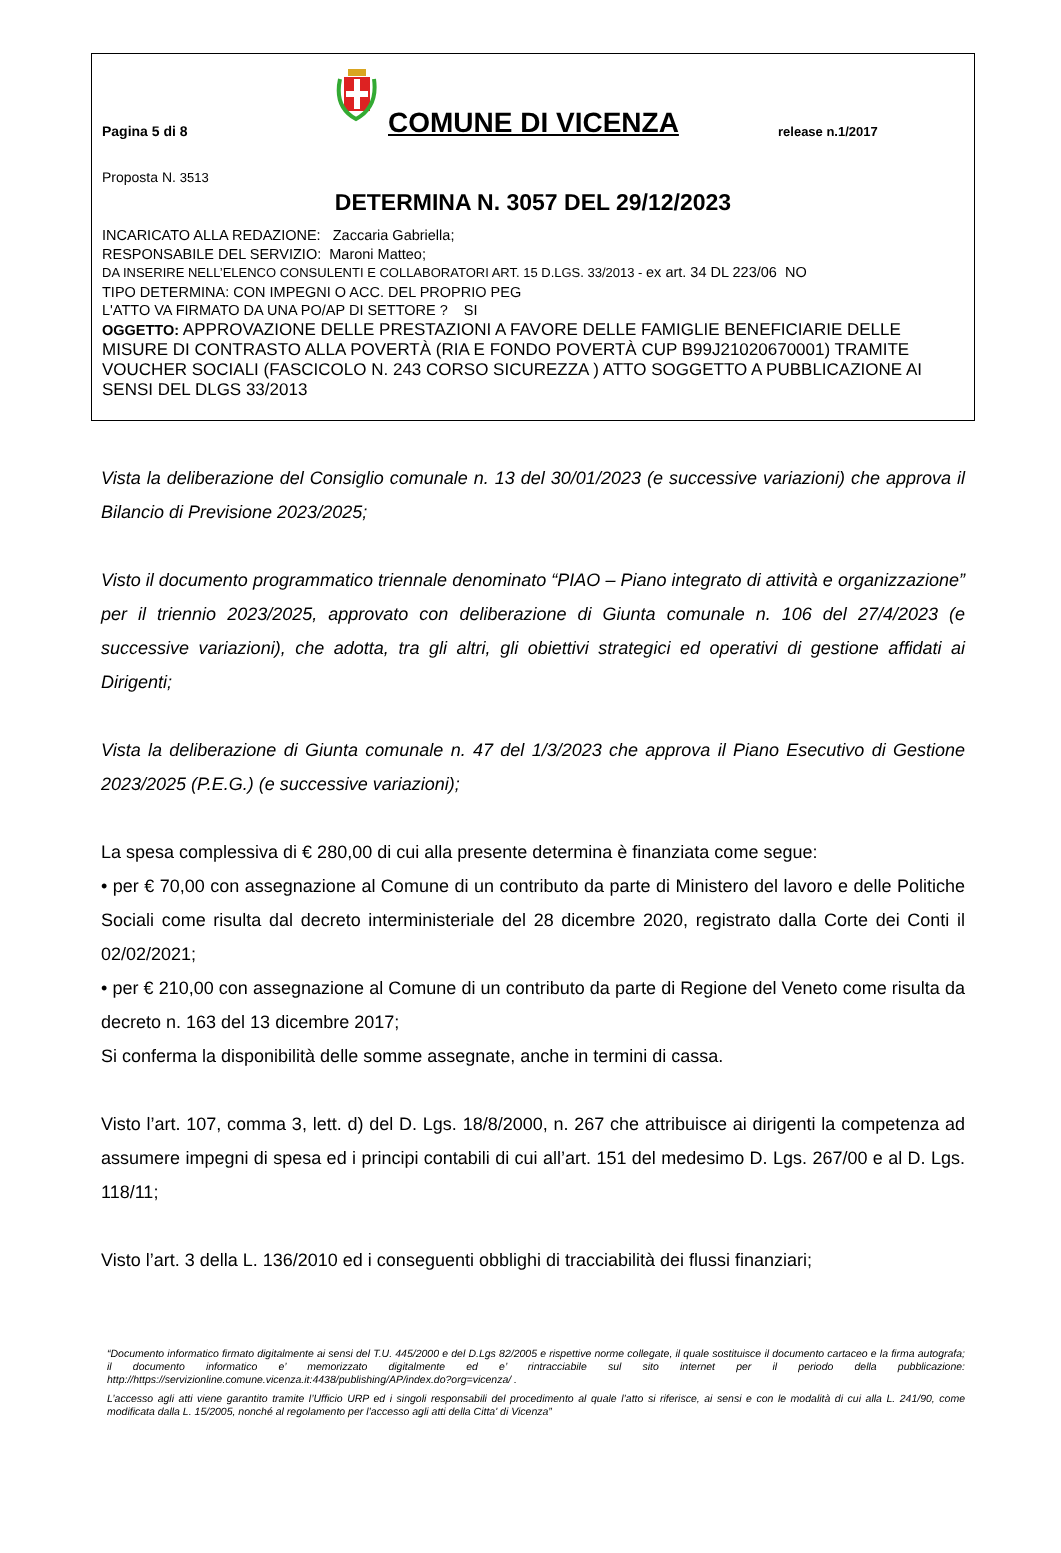Pagina 5 di 8
COMUNE DI VICENZA
release n.1/2017
Proposta N. 3513
DETERMINA N. 3057 DEL 29/12/2023
INCARICATO ALLA REDAZIONE: Zaccaria Gabriella;
RESPONSABILE DEL SERVIZIO: Maroni Matteo;
DA INSERIRE NELL’ELENCO CONSULENTI E COLLABORATORI ART. 15 D.LGS. 33/2013 - ex art. 34 DL 223/06 NO
TIPO DETERMINA: CON IMPEGNI O ACC. DEL PROPRIO PEG
L'ATTO VA FIRMATO DA UNA PO/AP DI SETTORE ? SI
OGGETTO: APPROVAZIONE DELLE PRESTAZIONI A FAVORE DELLE FAMIGLIE BENEFICIARIE DELLE MISURE DI CONTRASTO ALLA POVERTÀ (RIA E FONDO POVERTÀ CUP B99J21020670001) TRAMITE VOUCHER SOCIALI (FASCICOLO N. 243 CORSO SICUREZZA ) ATTO SOGGETTO A PUBBLICAZIONE AI SENSI DEL DLGS 33/2013
Vista la deliberazione del Consiglio comunale n. 13 del 30/01/2023 (e successive variazioni) che approva il Bilancio di Previsione 2023/2025;
Visto il documento programmatico triennale denominato “PIAO – Piano integrato di attività e organizzazione” per il triennio 2023/2025, approvato con deliberazione di Giunta comunale n. 106 del 27/4/2023 (e successive variazioni), che adotta, tra gli altri, gli obiettivi strategici ed operativi di gestione affidati ai Dirigenti;
Vista la deliberazione di Giunta comunale n. 47 del 1/3/2023 che approva il Piano Esecutivo di Gestione 2023/2025 (P.E.G.) (e successive variazioni);
La spesa complessiva di € 280,00 di cui alla presente determina è finanziata come segue:
• per € 70,00 con assegnazione al Comune di un contributo da parte di Ministero del lavoro e delle Politiche Sociali come risulta dal decreto interministeriale del 28 dicembre 2020, registrato dalla Corte dei Conti il 02/02/2021;
• per € 210,00 con assegnazione al Comune di un contributo da parte di Regione del Veneto come risulta da decreto n. 163 del 13 dicembre 2017;
Si conferma la disponibilità delle somme assegnate, anche in termini di cassa.
Visto l’art. 107, comma 3, lett. d) del D. Lgs. 18/8/2000, n. 267 che attribuisce ai dirigenti la competenza ad assumere impegni di spesa ed i principi contabili di cui all’art. 151 del medesimo D. Lgs. 267/00 e al D. Lgs. 118/11;
Visto l’art. 3 della L. 136/2010 ed i conseguenti obblighi di tracciabilità dei flussi finanziari;
“Documento informatico firmato digitalmente ai sensi del T.U. 445/2000 e del D.Lgs 82/2005 e rispettive norme collegate, il quale sostituisce il documento cartaceo e la firma autografa; il documento informatico e’ memorizzato digitalmente ed e’ rintracciabile sul sito internet per il periodo della pubblicazione: http://https://servizionline.comune.vicenza.it:4438/publishing/AP/index.do?org=vicenza/ .
L’accesso agli atti viene garantito tramite l’Ufficio URP ed i singoli responsabili del procedimento al quale l’atto si riferisce, ai sensi e con le modalità di cui alla L. 241/90, come modificata dalla L. 15/2005, nonché al regolamento per l’accesso agli atti della Citta' di Vicenza”